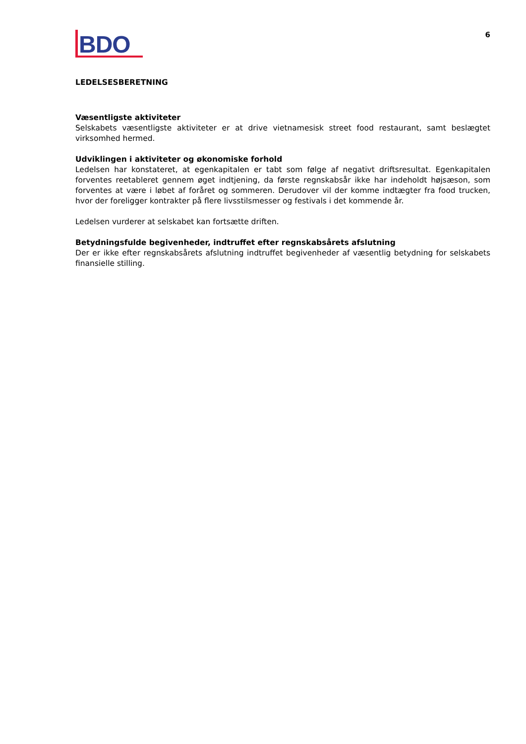BDO
6
LEDELSESBERETNING
Væsentligste aktiviteter
Selskabets væsentligste aktiviteter er at drive vietnamesisk street food restaurant, samt beslægtet virksomhed hermed.
Udviklingen i aktiviteter og økonomiske forhold
Ledelsen har konstateret, at egenkapitalen er tabt som følge af negativt driftsresultat. Egenkapitalen forventes reetableret gennem øget indtjening, da første regnskabsår ikke har indeholdt højsæson, som forventes at være i løbet af foråret og sommeren. Derudover vil der komme indtægter fra food trucken, hvor der foreligger kontrakter på flere livsstilsmesser og festivals i det kommende år.
Ledelsen vurderer at selskabet kan fortsætte driften.
Betydningsfulde begivenheder, indtruffet efter regnskabsårets afslutning
Der er ikke efter regnskabsårets afslutning indtruffet begivenheder af væsentlig betydning for selskabets finansielle stilling.